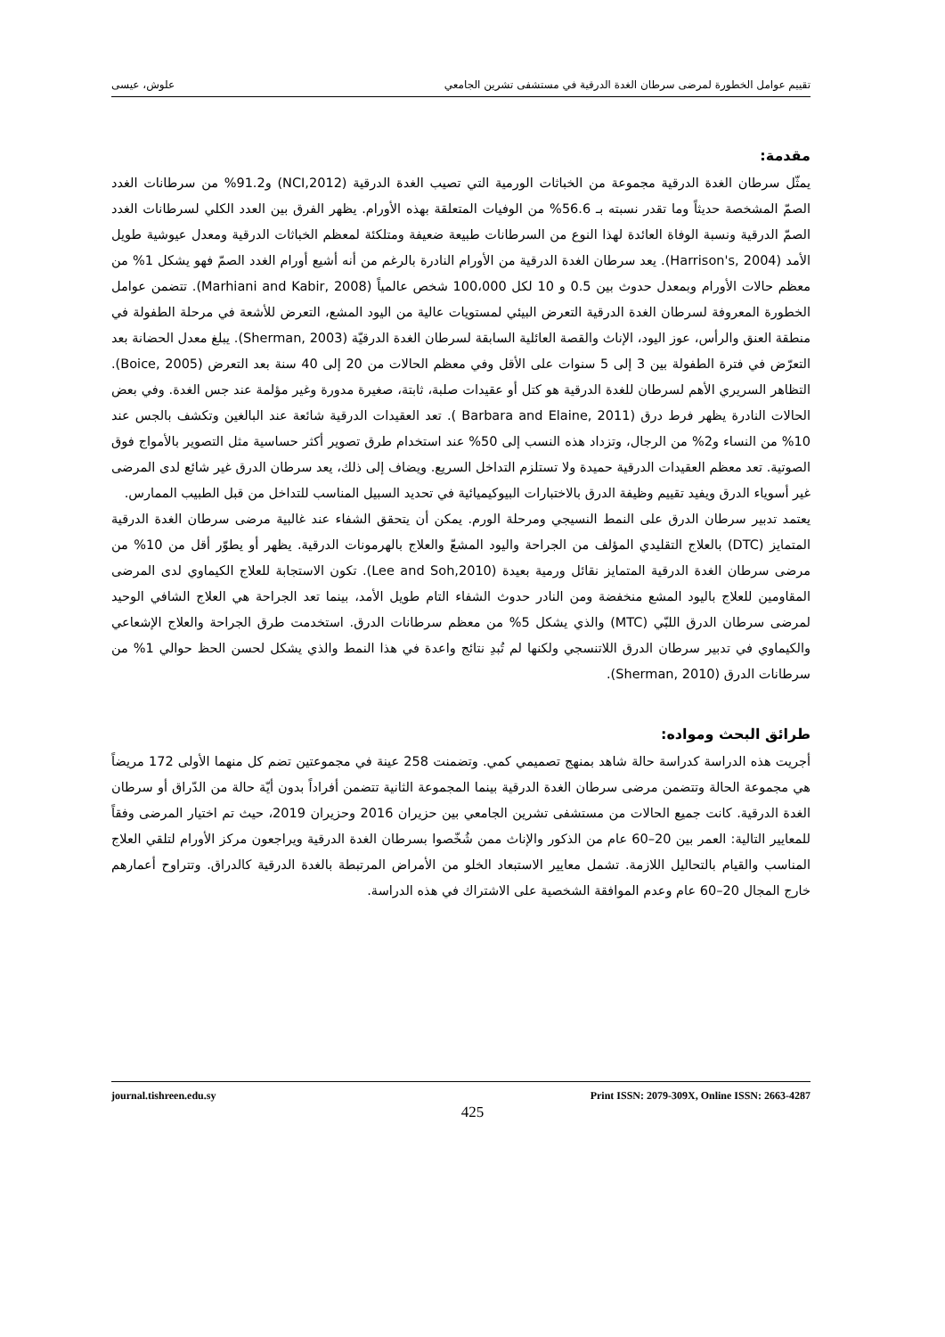تقييم عوامل الخطورة لمرضى سرطان الغدة الدرقية في مستشفى تشرين الجامعي علوش، عيسى
مقدمة:
يمثّل سرطان الغدة الدرقية مجموعة من الخباثات الورمية التي تصيب الغدة الدرقية (NCI,2012) و91.2% من سرطانات الغدد الصمّ المشخصة حديثاً وما تقدر نسبته بـ 56.6% من الوفيات المتعلقة بهذه الأورام. يظهر الفرق بين العدد الكلي لسرطانات الغدد الصمّ الدرقية ونسبة الوفاة العائدة لهذا النوع من السرطانات طبيعة ضعيفة ومتلكئة لمعظم الخباثات الدرقية ومعدل عيوشية طويل الأمد (Harrison's, 2004). يعد سرطان الغدة الدرقية من الأورام النادرة بالرغم من أنه أشيع أورام الغدد الصمّ فهو يشكل 1% من معظم حالات الأورام وبمعدل حدوث بين 0.5 و 10 لكل 100،000 شخص عالمياً (Marhiani and Kabir, 2008). تتضمن عوامل الخطورة المعروفة لسرطان الغدة الدرقية التعرض البيئي لمستويات عالية من اليود المشع، التعرض للأشعة في مرحلة الطفولة في منطقة العنق والرأس، عوز اليود، الإناث والقصة العائلية السابقة لسرطان الغدة الدرقيّة (Sherman, 2003). يبلغ معدل الحضانة بعد التعرّض في فترة الطفولة بين 3 إلى 5 سنوات على الأقل وفي معظم الحالات من 20 إلى 40 سنة بعد التعرض (Boice, 2005). التظاهر السريري الأهم لسرطان للغدة الدرقية هو كتل أو عقيدات صلبة، ثابتة، صغيرة مدورة وغير مؤلمة عند جس الغدة. وفي بعض الحالات النادرة يظهر فرط درق (Barbara and Elaine, 2011 ). تعد العقيدات الدرقية شائعة عند البالغين وتكشف بالجس عند 10% من النساء و2% من الرجال، وتزداد هذه النسب إلى 50% عند استخدام طرق تصوير أكثر حساسية مثل التصوير بالأمواج فوق الصوتية. تعد معظم العقيدات الدرقية حميدة ولا تستلزم التداخل السريع. ويضاف إلى ذلك، يعد سرطان الدرق غير شائع لدى المرضى غير أسوياء الدرق ويفيد تقييم وظيفة الدرق بالاختبارات البيوكيميائية في تحديد السبيل المناسب للتداخل من قبل الطبيب الممارس.
يعتمد تدبير سرطان الدرق على النمط النسيجي ومرحلة الورم. يمكن أن يتحقق الشفاء عند غالبية مرضى سرطان الغدة الدرقية المتمايز (DTC) بالعلاج التقليدي المؤلف من الجراحة واليود المشعّ والعلاج بالهرمونات الدرقية. يظهر أو يطوّر أقل من 10% من مرضى سرطان الغدة الدرقية المتمايز نقائل ورمية بعيدة (Lee and Soh,2010). تكون الاستجابة للعلاج الكيماوي لدى المرضى المقاومين للعلاج باليود المشع منخفضة ومن النادر حدوث الشفاء التام طويل الأمد، بينما تعد الجراحة هي العلاج الشافي الوحيد لمرضى سرطان الدرق اللبّي (MTC) والذي يشكل 5% من معظم سرطانات الدرق. استخدمت طرق الجراحة والعلاج الإشعاعي والكيماوي في تدبير سرطان الدرق اللاتنسجي ولكنها لم تُبدِ نتائج واعدة في هذا النمط والذي يشكل لحسن الحظ حوالي 1% من سرطانات الدرق (Sherman, 2010).
طرائق البحث ومواده:
أجريت هذه الدراسة كدراسة حالة شاهد بمنهج تصميمي كمي. وتضمنت 258 عينة في مجموعتين تضم كل منهما الأولى 172 مريضاً هي مجموعة الحالة وتتضمن مرضى سرطان الغدة الدرقية بينما المجموعة الثانية تتضمن أفراداً بدون أيّة حالة من الدّراق أو سرطان الغدة الدرقية. كانت جميع الحالات من مستشفى تشرين الجامعي بين حزيران 2016 وحزيران 2019، حيث تم اختيار المرضى وفقاً للمعايير التالية: العمر بين 20–60 عام من الذكور والإناث ممن شُخّصوا بسرطان الغدة الدرقية ويراجعون مركز الأورام لتلقي العلاج المناسب والقيام بالتحاليل اللازمة. تشمل معايير الاستبعاد الخلو من الأمراض المرتبطة بالغدة الدرقية كالدراق. وتتراوح أعمارهم خارج المجال 20–60 عام وعدم الموافقة الشخصية على الاشتراك في هذه الدراسة.
journal.tishreen.edu.sy Print ISSN: 2079-309X, Online ISSN: 2663-4287
425